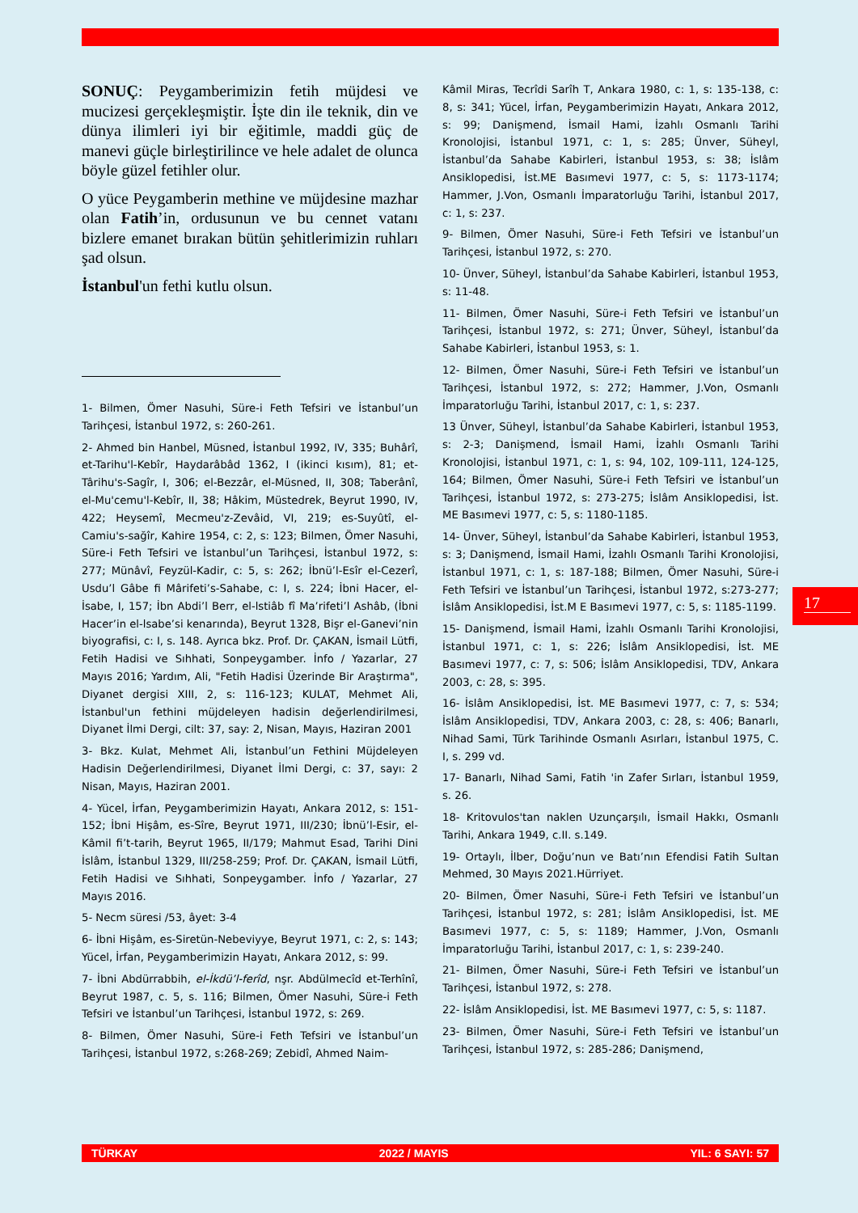SONUÇ: Peygamberimizin fetih müjdesi ve mucizesi gerçekleşmiştir. İşte din ile teknik, din ve dünya ilimleri iyi bir eğitimle, maddi güç de manevi güçle birleştirilince ve hele adalet de olunca böyle güzel fetihler olur.
O yüce Peygamberin methine ve müjdesine mazhar olan Fatih’in, ordusunun ve bu cennet vatanı bizlere emanet bırakan bütün şehitlerimizin ruhları şad olsun.
İstanbul'un fethi kutlu olsun.
1- Bilmen, Ömer Nasuhi, Süre-i Feth Tefsiri ve İstanbul’un Tarihçesi, İstanbul 1972, s: 260-261.
2- Ahmed bin Hanbel, Müsned, İstanbul 1992, IV, 335; Buhârî, et-Tarihu'l-Kebîr, Haydarâbâd 1362, I (ikinci kısım), 81; et-Târihu's-Sagîr, I, 306; el-Bezzâr, el-Müsned, II, 308; Taberânî, el-Mu'cemu'l-Kebîr, II, 38; Hâkim, Müstedrek, Beyrut 1990, IV, 422; Heysemî, Mecmeu'z-Zevâid, VI, 219; es-Suyûtî, el- Camiu's-sağîr, Kahire 1954, c: 2, s: 123; Bilmen, Ömer Nasuhi, Süre-i Feth Tefsiri ve İstanbul’un Tarihçesi, İstanbul 1972, s: 277; Münâvî, Feyzül-Kadir, c: 5, s: 262; İbnü’l-Esîr el-Cezerî, Usdu’l Gâbe fi Mârifeti’s-Sahabe, c: I, s. 224; İbni Hacer, el-İsabe, I, 157; İbn Abdi’l Berr, el-lstiâb fî Ma’rifeti’l Ashâb, (İbni Hacer’in el-lsabe’si kenarında), Beyrut 1328, Bişr el-Ganevi’nin biyografisi, c: I, s. 148. Ayrıca bkz. Prof. Dr. ÇAKAN, İsmail Lütfi, Fetih Hadisi ve Sıhhati, Sonpeygamber. İnfo / Yazarlar, 27 Mayıs 2016; Yardım, Ali, "Fetih Hadisi Üzerinde Bir Araştırma", Diyanet dergisi XIII, 2, s: 116-123; KULAT, Mehmet Ali, İstanbul'un fethini müjdeleyen hadisin değerlendirilmesi, Diyanet İlmi Dergi, cilt: 37, say: 2, Nisan, Mayıs, Haziran 2001
3- Bkz. Kulat, Mehmet Ali, İstanbul’un Fethini Müjdeleyen Hadisin Değerlendirilmesi, Diyanet İlmi Dergi, c: 37, sayı: 2 Nisan, Mayıs, Haziran 2001.
4- Yücel, İrfan, Peygamberimizin Hayatı, Ankara 2012, s: 151-152; İbni Hişâm, es-Sîre, Beyrut 1971, III/230; İbnü’l-Esir, el-Kâmil fi’t-tarih, Beyrut 1965, II/179; Mahmut Esad, Tarihi Dini İslâm, İstanbul 1329, III/258-259; Prof. Dr. ÇAKAN, İsmail Lütfi, Fetih Hadisi ve Sıhhati, Sonpeygamber. İnfo / Yazarlar, 27 Mayıs 2016.
5- Necm süresi /53, âyet: 3-4
6- İbni Hişâm, es-Siretün-Nebeviyye, Beyrut 1971, c: 2, s: 143; Yücel, İrfan, Peygamberimizin Hayatı, Ankara 2012, s: 99.
7- İbni Abdürrabbih, el-İkdü’l-ferîd, nşr. Abdülmecîd et-Terhînî, Beyrut 1987, c. 5, s. 116; Bilmen, Ömer Nasuhi, Süre-i Feth Tefsiri ve İstanbul’un Tarihçesi, İstanbul 1972, s: 269.
8- Bilmen, Ömer Nasuhi, Süre-i Feth Tefsiri ve İstanbul’un Tarihçesi, İstanbul 1972, s:268-269; Zebidî, Ahmed Naim-
Kâmil Miras, Tecrîdi Sarîh T, Ankara 1980, c: 1, s: 135-138, c: 8, s: 341; Yücel, İrfan, Peygamberimizin Hayatı, Ankara 2012, s: 99; Danişmend, İsmail Hami, İzahlı Osmanlı Tarihi Kronolojisi, İstanbul 1971, c: 1, s: 285; Ünver, Süheyl, İstanbul’da Sahabe Kabirleri, İstanbul 1953, s: 38; İslâm Ansiklopedisi, İst.ME Basımevi 1977, c: 5, s: 1173-1174; Hammer, J.Von, Osmanlı İmparatorluğu Tarihi, İstanbul 2017, c: 1, s: 237.
9- Bilmen, Ömer Nasuhi, Süre-i Feth Tefsiri ve İstanbul’un Tarihçesi, İstanbul 1972, s: 270.
10- Ünver, Süheyl, İstanbul’da Sahabe Kabirleri, İstanbul 1953, s: 11-48.
11- Bilmen, Ömer Nasuhi, Süre-i Feth Tefsiri ve İstanbul’un Tarihçesi, İstanbul 1972, s: 271; Ünver, Süheyl, İstanbul’da Sahabe Kabirleri, İstanbul 1953, s: 1.
12- Bilmen, Ömer Nasuhi, Süre-i Feth Tefsiri ve İstanbul’un Tarihçesi, İstanbul 1972, s: 272; Hammer, J.Von, Osmanlı İmparatorluğu Tarihi, İstanbul 2017, c: 1, s: 237.
13 Ünver, Süheyl, İstanbul’da Sahabe Kabirleri, İstanbul 1953, s: 2-3; Danişmend, İsmail Hami, İzahlı Osmanlı Tarihi Kronolojisi, İstanbul 1971, c: 1, s: 94, 102, 109-111, 124-125, 164; Bilmen, Ömer Nasuhi, Süre-i Feth Tefsiri ve İstanbul’un Tarihçesi, İstanbul 1972, s: 273-275; İslâm Ansiklopedisi, İst. ME Basımevi 1977, c: 5, s: 1180-1185.
14- Ünver, Süheyl, İstanbul’da Sahabe Kabirleri, İstanbul 1953, s: 3; Danişmend, İsmail Hami, İzahlı Osmanlı Tarihi Kronolojisi, İstanbul 1971, c: 1, s: 187-188; Bilmen, Ömer Nasuhi, Süre-i Feth Tefsiri ve İstanbul’un Tarihçesi, İstanbul 1972, s:273-277; İslâm Ansiklopedisi, İst.M E Basımevi 1977, c: 5, s: 1185-1199.
15- Danişmend, İsmail Hami, İzahlı Osmanlı Tarihi Kronolojisi, İstanbul 1971, c: 1, s: 226; İslâm Ansiklopedisi, İst. ME Basımevi 1977, c: 7, s: 506; İslâm Ansiklopedisi, TDV, Ankara 2003, c: 28, s: 395.
16- İslâm Ansiklopedisi, İst. ME Basımevi 1977, c: 7, s: 534; İslâm Ansiklopedisi, TDV, Ankara 2003, c: 28, s: 406; Banarlı, Nihad Sami, Türk Tarihinde Osmanlı Asırları, İstanbul 1975, C. I, s. 299 vd.
17- Banarlı, Nihad Sami, Fatih 'in Zafer Sırları, İstanbul 1959, s. 26.
18- Kritovulos'tan naklen Uzunçarşılı, İsmail Hakkı, Osmanlı Tarihi, Ankara 1949, c.II. s.149.
19- Ortaylı, İlber, Doğu’nun ve Batı’nın Efendisi Fatih Sultan Mehmed, 30 Mayıs 2021.Hürriyet.
20- Bilmen, Ömer Nasuhi, Süre-i Feth Tefsiri ve İstanbul’un Tarihçesi, İstanbul 1972, s: 281; İslâm Ansiklopedisi, İst. ME Basımevi 1977, c: 5, s: 1189; Hammer, J.Von, Osmanlı İmparatorluğu Tarihi, İstanbul 2017, c: 1, s: 239-240.
21- Bilmen, Ömer Nasuhi, Süre-i Feth Tefsiri ve İstanbul’un Tarihçesi, İstanbul 1972, s: 278.
22- İslâm Ansiklopedisi, İst. ME Basımevi 1977, c: 5, s: 1187.
23- Bilmen, Ömer Nasuhi, Süre-i Feth Tefsiri ve İstanbul’un Tarihçesi, İstanbul 1972, s: 285-286; Danişmend,
17
TÜRKAY 2022 / MAYIS YIL: 6 SAYI: 57